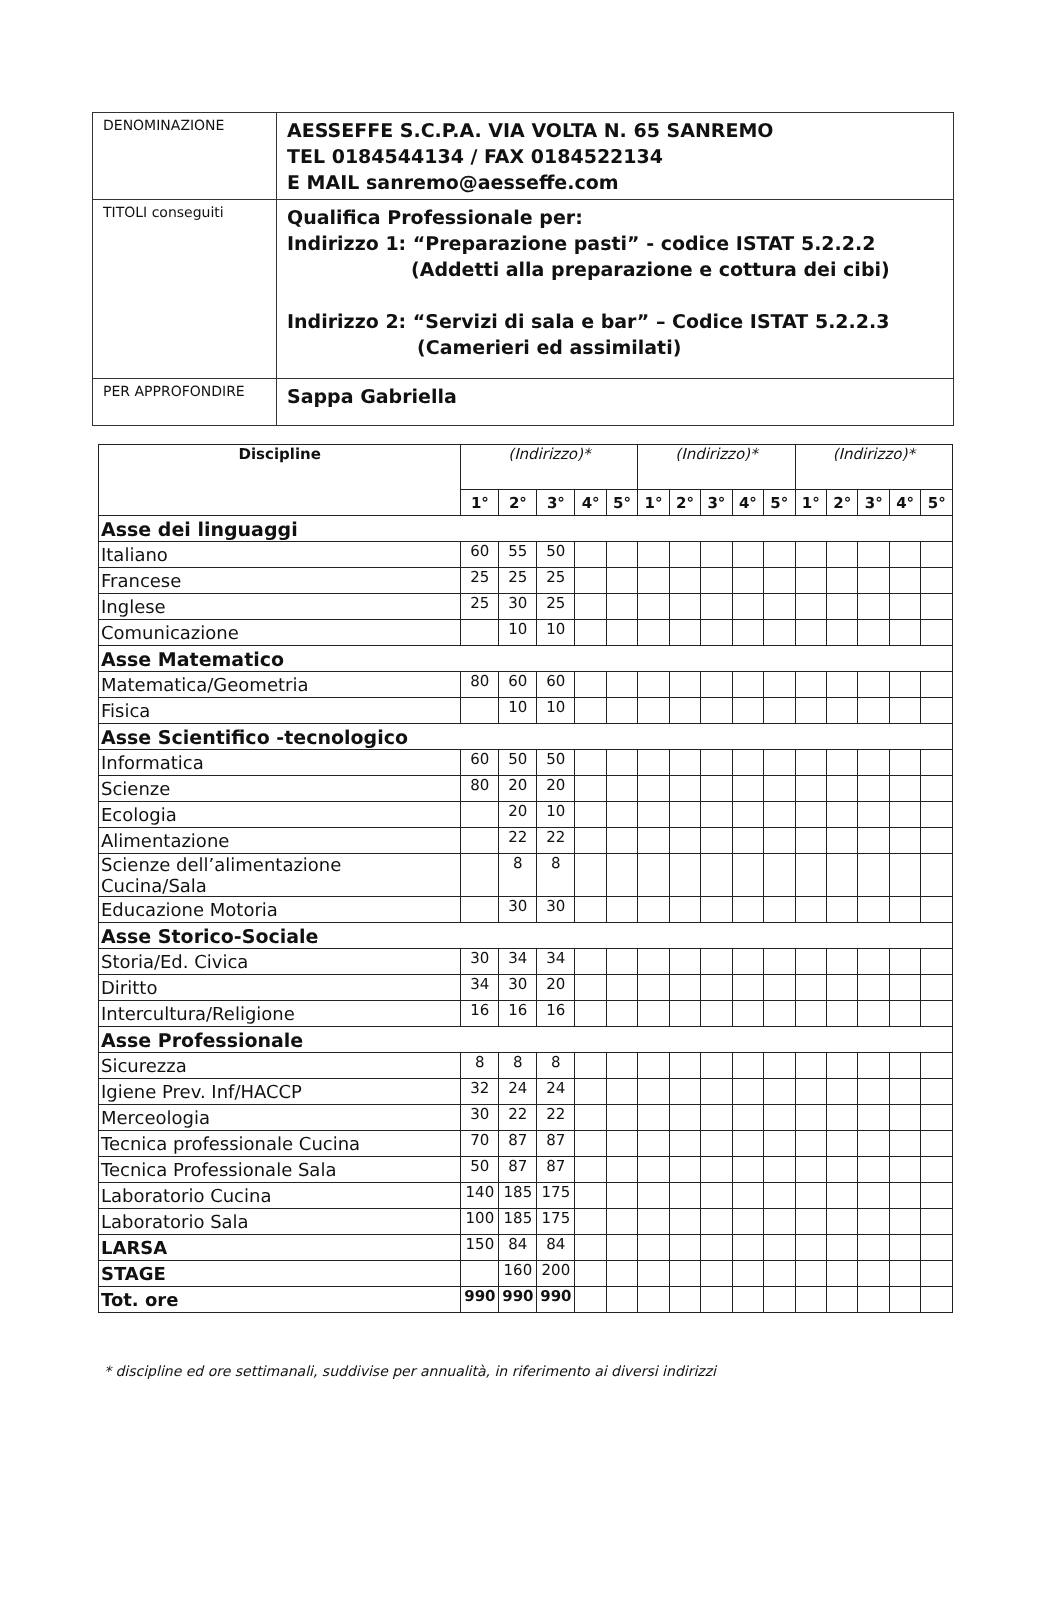| DENOMINAZIONE | AESSEFFE S.C.P.A. VIA VOLTA N. 65 SANREMO TEL 0184544134 / FAX 0184522134 E MAIL sanremo@aesseffe.com |
| TITOLI conseguiti | Qualifica Professionale per: Indirizzo 1: “Preparazione pasti” - codice ISTAT 5.2.2.2 (Addetti alla preparazione e cottura dei cibi) Indirizzo 2: “Servizi di sala e bar” – Codice ISTAT 5.2.2.3 (Camerieri ed assimilati) |
| PER APPROFONDIRE | Sappa Gabriella |
| Discipline | (Indirizzo)* | | | | | (Indirizzo)* | | | | | (Indirizzo)* | | | | |
| --- | --- | --- | --- | --- | --- | --- | --- | --- | --- | --- | --- | --- | --- | --- | --- |
| | 1° | 2° | 3° | 4° | 5° | 1° | 2° | 3° | 4° | 5° | 1° | 2° | 3° | 4° | 5° |
| Asse dei linguaggi | | | | | | | | | | | | | | | |
| Italiano | 60 | 55 | 50 | | | | | | | | | | | | |
| Francese | 25 | 25 | 25 | | | | | | | | | | | | |
| Inglese | 25 | 30 | 25 | | | | | | | | | | | | |
| Comunicazione | | 10 | 10 | | | | | | | | | | | | |
| Asse Matematico | | | | | | | | | | | | | | | |
| Matematica/Geometria | 80 | 60 | 60 | | | | | | | | | | | | |
| Fisica | | 10 | 10 | | | | | | | | | | | | |
| Asse Scientifico -tecnologico | | | | | | | | | | | | | | | |
| Informatica | 60 | 50 | 50 | | | | | | | | | | | | |
| Scienze | 80 | 20 | 20 | | | | | | | | | | | | |
| Ecologia | | 20 | 10 | | | | | | | | | | | | |
| Alimentazione | | 22 | 22 | | | | | | | | | | | | |
| Scienze dell’alimentazione Cucina/Sala | | 8 | 8 | | | | | | | | | | | | |
| Educazione Motoria | | 30 | 30 | | | | | | | | | | | | |
| Asse Storico-Sociale | | | | | | | | | | | | | | | |
| Storia/Ed. Civica | 30 | 34 | 34 | | | | | | | | | | | | |
| Diritto | 34 | 30 | 20 | | | | | | | | | | | | |
| Intercultura/Religione | 16 | 16 | 16 | | | | | | | | | | | | |
| Asse Professionale | | | | | | | | | | | | | | | |
| Sicurezza | 8 | 8 | 8 | | | | | | | | | | | | |
| Igiene Prev. Inf/HACCP | 32 | 24 | 24 | | | | | | | | | | | | |
| Merceologia | 30 | 22 | 22 | | | | | | | | | | | | |
| Tecnica professionale Cucina | 70 | 87 | 87 | | | | | | | | | | | | |
| Tecnica Professionale Sala | 50 | 87 | 87 | | | | | | | | | | | | |
| Laboratorio Cucina | 140 | 185 | 175 | | | | | | | | | | | | |
| Laboratorio Sala | 100 | 185 | 175 | | | | | | | | | | | | |
| LARSA | 150 | 84 | 84 | | | | | | | | | | | | |
| STAGE | | 160 | 200 | | | | | | | | | | | | |
| Tot. ore | 990 | 990 | 990 | | | | | | | | | | | | |
* discipline ed ore settimanali, suddivise per annualità, in riferimento ai diversi indirizzi